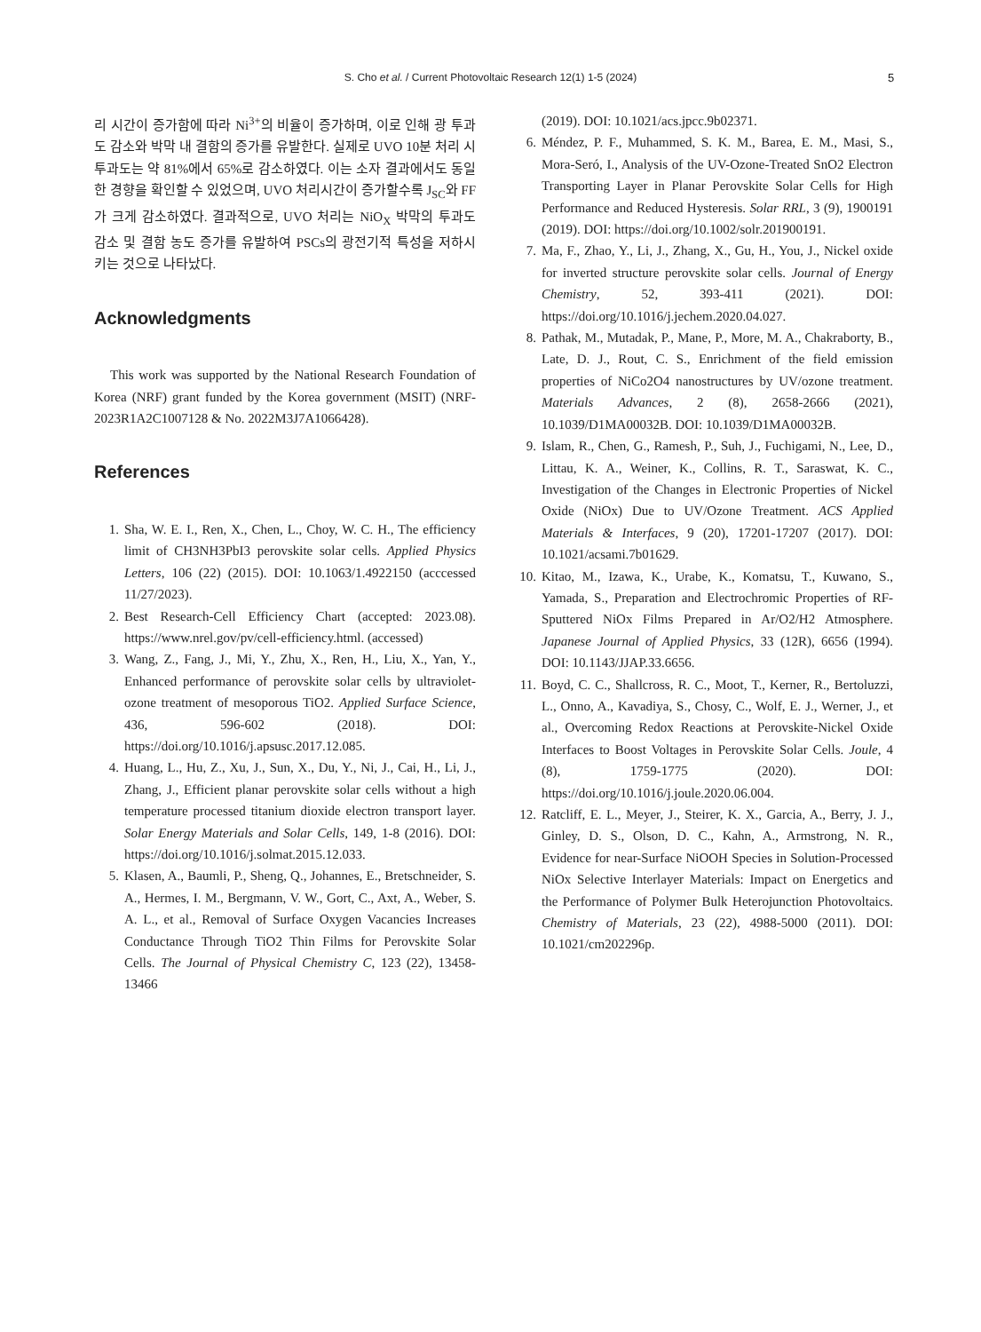S. Cho et al. / Current Photovoltaic Research 12(1) 1-5 (2024) 5
리 시간이 증가함에 따라 Ni<sup>3+</sup>의 비율이 증가하며, 이로 인해 광 투과도 감소와 박막 내 결함의 증가를 유발한다. 실제로 UVO 10분 처리 시 투과도는 약 81%에서 65%로 감소하였다. 이는 소자 결과에서도 동일한 경향을 확인할 수 있었으며, UVO 처리시간이 증가할수록 J<sub>SC</sub>와 FF가 크게 감소하였다. 결과적으로, UVO 처리는 NiO<sub>X</sub> 박막의 투과도 감소 및 결함 농도 증가를 유발하여 PSCs의 광전기적 특성을 저하시키는 것으로 나타났다.
Acknowledgments
This work was supported by the National Research Foundation of Korea (NRF) grant funded by the Korea government (MSIT) (NRF-2023R1A2C1007128 & No. 2022M3J7A1066428).
References
1. Sha, W. E. I., Ren, X., Chen, L., Choy, W. C. H., The efficiency limit of CH3NH3PbI3 perovskite solar cells. Applied Physics Letters, 106 (22) (2015). DOI: 10.1063/1.4922150 (acccessed 11/27/2023).
2. Best Research-Cell Efficiency Chart (accepted: 2023.08). https://www.nrel.gov/pv/cell-efficiency.html. (accessed)
3. Wang, Z., Fang, J., Mi, Y., Zhu, X., Ren, H., Liu, X., Yan, Y., Enhanced performance of perovskite solar cells by ultraviolet-ozone treatment of mesoporous TiO2. Applied Surface Science, 436, 596-602 (2018). DOI: https://doi.org/10.1016/j.apsusc.2017.12.085.
4. Huang, L., Hu, Z., Xu, J., Sun, X., Du, Y., Ni, J., Cai, H., Li, J., Zhang, J., Efficient planar perovskite solar cells without a high temperature processed titanium dioxide electron transport layer. Solar Energy Materials and Solar Cells, 149, 1-8 (2016). DOI: https://doi.org/10.1016/j.solmat.2015.12.033.
5. Klasen, A., Baumli, P., Sheng, Q., Johannes, E., Bretschneider, S. A., Hermes, I. M., Bergmann, V. W., Gort, C., Axt, A., Weber, S. A. L., et al., Removal of Surface Oxygen Vacancies Increases Conductance Through TiO2 Thin Films for Perovskite Solar Cells. The Journal of Physical Chemistry C, 123 (22), 13458-13466
(2019). DOI: 10.1021/acs.jpcc.9b02371.
6. Méndez, P. F., Muhammed, S. K. M., Barea, E. M., Masi, S., Mora-Seró, I., Analysis of the UV-Ozone-Treated SnO2 Electron Transporting Layer in Planar Perovskite Solar Cells for High Performance and Reduced Hysteresis. Solar RRL, 3 (9), 1900191 (2019). DOI: https://doi.org/10.1002/solr.201900191.
7. Ma, F., Zhao, Y., Li, J., Zhang, X., Gu, H., You, J., Nickel oxide for inverted structure perovskite solar cells. Journal of Energy Chemistry, 52, 393-411 (2021). DOI: https://doi.org/10.1016/j.jechem.2020.04.027.
8. Pathak, M., Mutadak, P., Mane, P., More, M. A., Chakraborty, B., Late, D. J., Rout, C. S., Enrichment of the field emission properties of NiCo2O4 nanostructures by UV/ozone treatment. Materials Advances, 2 (8), 2658-2666 (2021), 10.1039/D1MA00032B. DOI: 10.1039/D1MA00032B.
9. Islam, R., Chen, G., Ramesh, P., Suh, J., Fuchigami, N., Lee, D., Littau, K. A., Weiner, K., Collins, R. T., Saraswat, K. C., Investigation of the Changes in Electronic Properties of Nickel Oxide (NiOx) Due to UV/Ozone Treatment. ACS Applied Materials & Interfaces, 9 (20), 17201-17207 (2017). DOI: 10.1021/acsami.7b01629.
10. Kitao, M., Izawa, K., Urabe, K., Komatsu, T., Kuwano, S., Yamada, S., Preparation and Electrochromic Properties of RF-Sputtered NiOx Films Prepared in Ar/O2/H2 Atmosphere. Japanese Journal of Applied Physics, 33 (12R), 6656 (1994). DOI: 10.1143/JJAP.33.6656.
11. Boyd, C. C., Shallcross, R. C., Moot, T., Kerner, R., Bertoluzzi, L., Onno, A., Kavadiya, S., Chosy, C., Wolf, E. J., Werner, J., et al., Overcoming Redox Reactions at Perovskite-Nickel Oxide Interfaces to Boost Voltages in Perovskite Solar Cells. Joule, 4 (8), 1759-1775 (2020). DOI: https://doi.org/10.1016/j.joule.2020.06.004.
12. Ratcliff, E. L., Meyer, J., Steirer, K. X., Garcia, A., Berry, J. J., Ginley, D. S., Olson, D. C., Kahn, A., Armstrong, N. R., Evidence for near-Surface NiOOH Species in Solution-Processed NiOx Selective Interlayer Materials: Impact on Energetics and the Performance of Polymer Bulk Heterojunction Photovoltaics. Chemistry of Materials, 23 (22), 4988-5000 (2011). DOI: 10.1021/cm202296p.